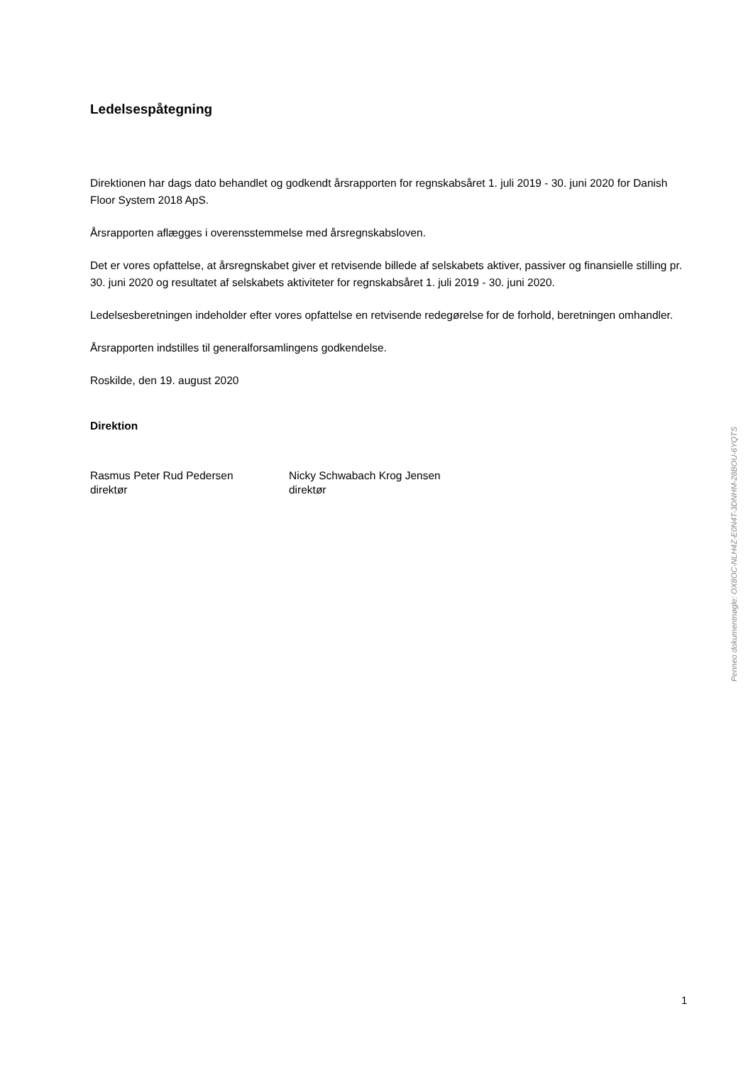Ledelsespåtegning
Direktionen har dags dato behandlet og godkendt årsrapporten for regnskabsåret 1. juli 2019 - 30. juni 2020 for Danish Floor System 2018 ApS.
Årsrapporten aflægges i overensstemmelse med årsregnskabsloven.
Det er vores opfattelse, at årsregnskabet giver et retvisende billede af selskabets aktiver, passiver og finansielle stilling pr. 30. juni 2020 og resultatet af selskabets aktiviteter for regnskabsåret 1. juli 2019 - 30. juni 2020.
Ledelsesberetningen indeholder efter vores opfattelse en retvisende redegørelse for de forhold, beretningen omhandler.
Årsrapporten indstilles til generalforsamlingens godkendelse.
Roskilde, den 19. august 2020
Direktion
Rasmus Peter Rud Pedersen
direktør
Nicky Schwabach Krog Jensen
direktør
Penneo dokumentnøgle: OX8OC-NLH4Z-E0N4T-3DNHM-28BOU-6YQTS
1